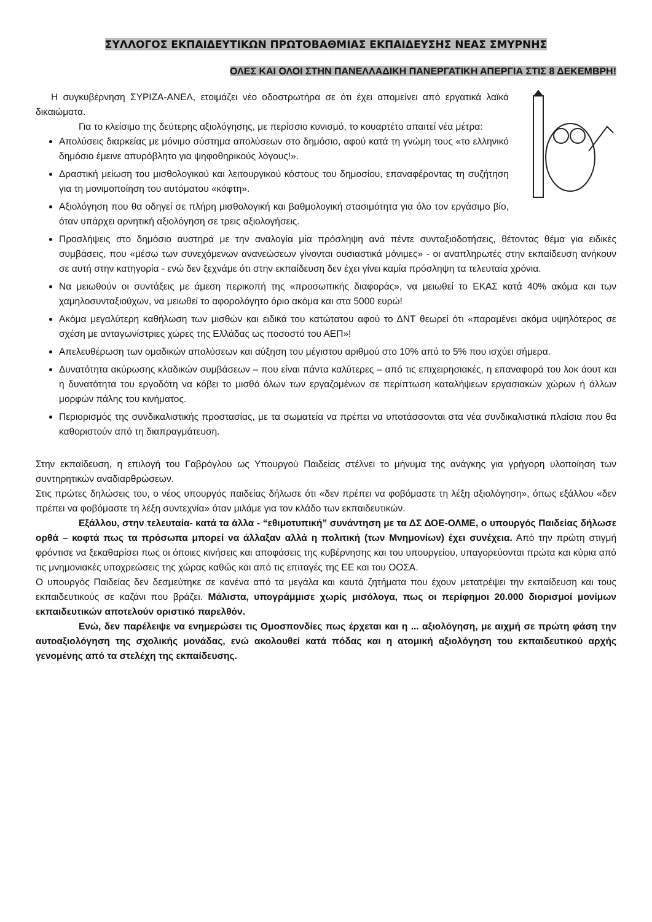ΣΥΛΛΟΓΟΣ ΕΚΠΑΙΔΕΥΤΙΚΩΝ ΠΡΩΤΟΒΑΘΜΙΑΣ ΕΚΠΑΙΔΕΥΣΗΣ ΝΕΑΣ ΣΜΥΡΝΗΣ
ΟΛΕΣ ΚΑΙ ΟΛΟΙ ΣΤΗΝ ΠΑΝΕΛΛΑΔΙΚΗ ΠΑΝΕΡΓΑΤΙΚΗ ΑΠΕΡΓΙΑ ΣΤΙΣ 8 ΔΕΚΕΜΒΡΗ!
Η συγκυβέρνηση ΣΥΡΙΖΑ-ΑΝΕΛ, ετοιμάζει νέο οδοστρωτήρα σε ότι έχει απομείνει από εργατικά λαϊκά δικαιώματα.
Για το κλείσιμο της δεύτερης αξιολόγησης, με περίσσιο κυνισμό, το κουαρτέτο απαιτεί νέα μέτρα:
Απολύσεις διαρκείας με μόνιμο σύστημα απολύσεων στο δημόσιο, αφού κατά τη γνώμη τους «το ελληνικό δημόσιο έμεινε απυρόβλητο για ψηφοθηρικούς λόγους!».
Δραστική μείωση του μισθολογικού και λειτουργικού κόστους του δημοσίου, επαναφέροντας τη συζήτηση για τη μονιμοποίηση του αυτόματου «κόφτη».
Αξιολόγηση που θα οδηγεί σε πλήρη μισθολογική και βαθμολογική στασιμότητα για όλο τον εργάσιμο βίο, όταν υπάρχει αρνητική αξιολόγηση σε τρεις αξιολογήσεις.
Προσλήψεις στο δημόσιο αυστηρά με την αναλογία μία πρόσληψη ανά πέντε συνταξιοδοτήσεις, θέτοντας θέμα για ειδικές συμβάσεις, που «μέσω των συνεχόμενων ανανεώσεων γίνονται ουσιαστικά μόνιμες» - οι αναπληρωτές στην εκπαίδευση ανήκουν σε αυτή στην κατηγορία - ενώ δεν ξεχνάμε ότι στην εκπαίδευση δεν έχει γίνει καμία πρόσληψη τα τελευταία χρόνια.
Να μειωθούν οι συντάξεις με άμεση περικοπή της «προσωπικής διαφοράς», να μειωθεί το ΕΚΑΣ κατά 40% ακόμα και των χαμηλοσυνταξιούχων, να μειωθεί το αφορολόγητο όριο ακόμα και στα 5000 ευρώ!
Ακόμα μεγαλύτερη καθήλωση των μισθών και ειδικά του κατώτατου αφού το ΔΝΤ θεωρεί ότι «παραμένει ακόμα υψηλότερος σε σχέση με ανταγωνίστριες χώρες της Ελλάδας ως ποσοστό του ΑΕΠ»!
Απελευθέρωση των ομαδικών απολύσεων και αύξηση του μέγιστου αριθμού στο 10% από το 5% που ισχύει σήμερα.
Δυνατότητα ακύρωσης κλαδικών συμβάσεων – που είναι πάντα καλύτερες – από τις επιχειρησιακές, η επαναφορά του λοκ άουτ και η δυνατότητα του εργοδότη να κόβει το μισθό όλων των εργαζομένων σε περίπτωση καταλήψεων εργασιακών χώρων ή άλλων μορφών πάλης του κινήματος.
Περιορισμός της συνδικαλιστικής προστασίας, με τα σωματεία να πρέπει να υποτάσσονται στα νέα συνδικαλιστικά πλαίσια που θα καθοριστούν από τη διαπραγμάτευση.
Στην εκπαίδευση, η επιλογή του Γαβρόγλου ως Υπουργού Παιδείας στέλνει το μήνυμα της ανάγκης για γρήγορη υλοποίηση των συντηρητικών αναδιαρθρώσεων.
Στις πρώτες δηλώσεις του, ο νέος υπουργός παιδείας δήλωσε ότι «δεν πρέπει να φοβόμαστε τη λέξη αξιολόγηση», όπως εξάλλου «δεν πρέπει να φοβόμαστε τη λέξη συντεχνία» όταν μιλάμε για τον κλάδο των εκπαιδευτικών.
Εξάλλου, στην τελευταία- κατά τα άλλα - “εθιμοτυπική” συνάντηση με τα ΔΣ ΔΟΕ-ΟΛΜΕ, ο υπουργός Παιδείας δήλωσε ορθά – κοφτά πως τα πρόσωπα μπορεί να άλλαξαν αλλά η πολιτική (των Μνημονίων) έχει συνέχεια. Από την πρώτη στιγμή φρόντισε να ξεκαθαρίσει πως οι όποιες κινήσεις και αποφάσεις της κυβέρνησης και του υπουργείου, υπαγορεύονται πρώτα και κύρια από τις μνημονιακές υποχρεώσεις της χώρας καθώς και από τις επιταγές της ΕΕ και του ΟΟΣΑ.
Ο υπουργός Παιδείας δεν δεσμεύτηκε σε κανένα από τα μεγάλα και καυτά ζητήματα που έχουν μετατρέψει την εκπαίδευση και τους εκπαιδευτικούς σε καζάνι που βράζει. Μάλιστα, υπογράμμισε χωρίς μισόλογα, πως οι περίφημοι 20.000 διορισμοί μονίμων εκπαιδευτικών αποτελούν οριστικό παρελθόν.
Ενώ, δεν παρέλειψε να ενημερώσει τις Ομοσπονδίες πως έρχεται και η ... αξιολόγηση, με αιχμή σε πρώτη φάση την αυτοαξιολόγηση της σχολικής μονάδας, ενώ ακολουθεί κατά πόδας και η ατομική αξιολόγηση του εκπαιδευτικού αρχής γενομένης από τα στελέχη της εκπαίδευσης.